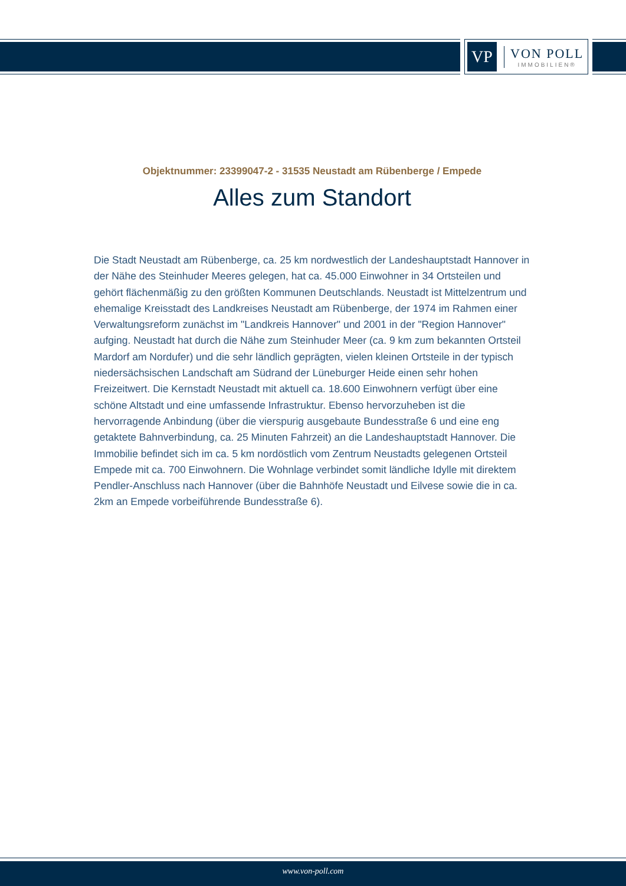VP
VON POLL
IMMOBILIEN®
Objektnummer: 23399047-2 - 31535 Neustadt am Rübenberge / Empede
Alles zum Standort
Die Stadt Neustadt am Rübenberge, ca. 25 km nordwestlich der Landeshauptstadt Hannover in der Nähe des Steinhuder Meeres gelegen, hat ca. 45.000 Einwohner in 34 Ortsteilen und gehört flächenmäßig zu den größten Kommunen Deutschlands. Neustadt ist Mittelzentrum und ehemalige Kreisstadt des Landkreises Neustadt am Rübenberge, der 1974 im Rahmen einer Verwaltungsreform zunächst im "Landkreis Hannover" und 2001 in der "Region Hannover" aufging. Neustadt hat durch die Nähe zum Steinhuder Meer (ca. 9 km zum bekannten Ortsteil Mardorf am Nordufer) und die sehr ländlich geprägten, vielen kleinen Ortsteile in der typisch niedersächsischen Landschaft am Südrand der Lüneburger Heide einen sehr hohen Freizeitwert. Die Kernstadt Neustadt mit aktuell ca. 18.600 Einwohnern verfügt über eine schöne Altstadt und eine umfassende Infrastruktur. Ebenso hervorzuheben ist die hervorragende Anbindung (über die vierspurig ausgebaute Bundesstraße 6 und eine eng getaktete Bahnverbindung, ca. 25 Minuten Fahrzeit) an die Landeshauptstadt Hannover. Die Immobilie befindet sich im ca. 5 km nordöstlich vom Zentrum Neustadts gelegenen Ortsteil Empede mit ca. 700 Einwohnern. Die Wohnlage verbindet somit ländliche Idylle mit direktem Pendler-Anschluss nach Hannover (über die Bahnhöfe Neustadt und Eilvese sowie die in ca. 2km an Empede vorbeiführende Bundesstraße 6).
www.von-poll.com